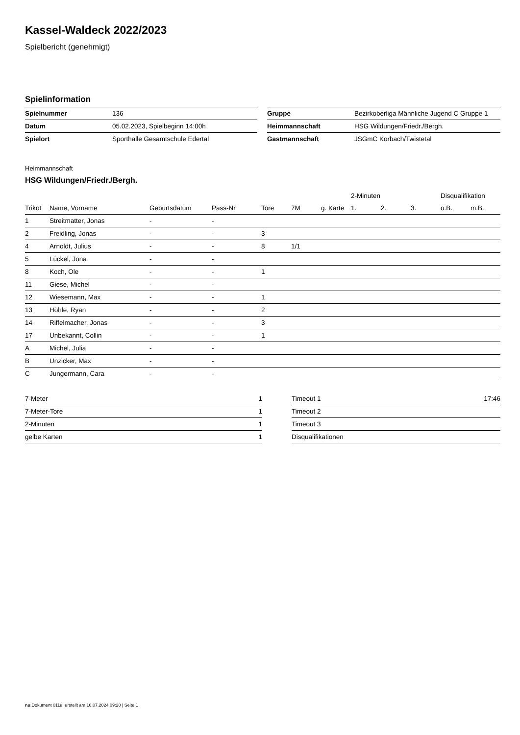Kassel-Waldeck 2022/2023
Spielbericht (genehmigt)
Spielinformation
| Spielnummer | 136 |
| Datum | 05.02.2023, Spielbeginn 14:00h |
| Spielort | Sporthalle Gesamtschule Edertal |
| Gruppe | Bezirkoberliga Männliche Jugend C Gruppe 1 |
| Heimmannschaft | HSG Wildungen/Friedr./Bergh. |
| Gastmannschaft | JSGmC Korbach/Twistetal |
Heimmannschaft
HSG Wildungen/Friedr./Bergh.
| | | | | | | | 2-Minuten | | | Disqualifikation | |
| --- | --- | --- | --- | --- | --- | --- | --- | --- | --- | --- | --- |
| Trikot | Name, Vorname | Geburtsdatum | Pass-Nr | Tore | 7M | g. Karte | 1. | 2. | 3. | o.B. | m.B. |
| 1 | Streitmatter, Jonas | - | - | | | | | | | | |
| 2 | Freidling, Jonas | - | - | 3 | | | | | | | |
| 4 | Arnoldt, Julius | - | - | 8 | 1/1 | | | | | | |
| 5 | Lückel, Jona | - | - | | | | | | | | |
| 8 | Koch, Ole | - | - | 1 | | | | | | | |
| 11 | Giese, Michel | - | - | | | | | | | | |
| 12 | Wiesemann, Max | - | - | 1 | | | | | | | |
| 13 | Höhle, Ryan | - | - | 2 | | | | | | | |
| 14 | Riffelmacher, Jonas | - | - | 3 | | | | | | | |
| 17 | Unbekannt, Collin | - | - | 1 | | | | | | | |
| A | Michel, Julia | - | - | | | | | | | | |
| B | Unzicker, Max | - | - | | | | | | | | |
| C | Jungermann, Cara | - | - | | | | | | | | |
| 7-Meter | 1 |
| 7-Meter-Tore | 1 |
| 2-Minuten | 1 |
| gelbe Karten | 1 |
| Timeout 1 | 17:46 |
| Timeout 2 | |
| Timeout 3 | |
| Disqualifikationen | |
nu.Dokument 011e, erstellt am 16.07.2024 09:20 | Seite 1